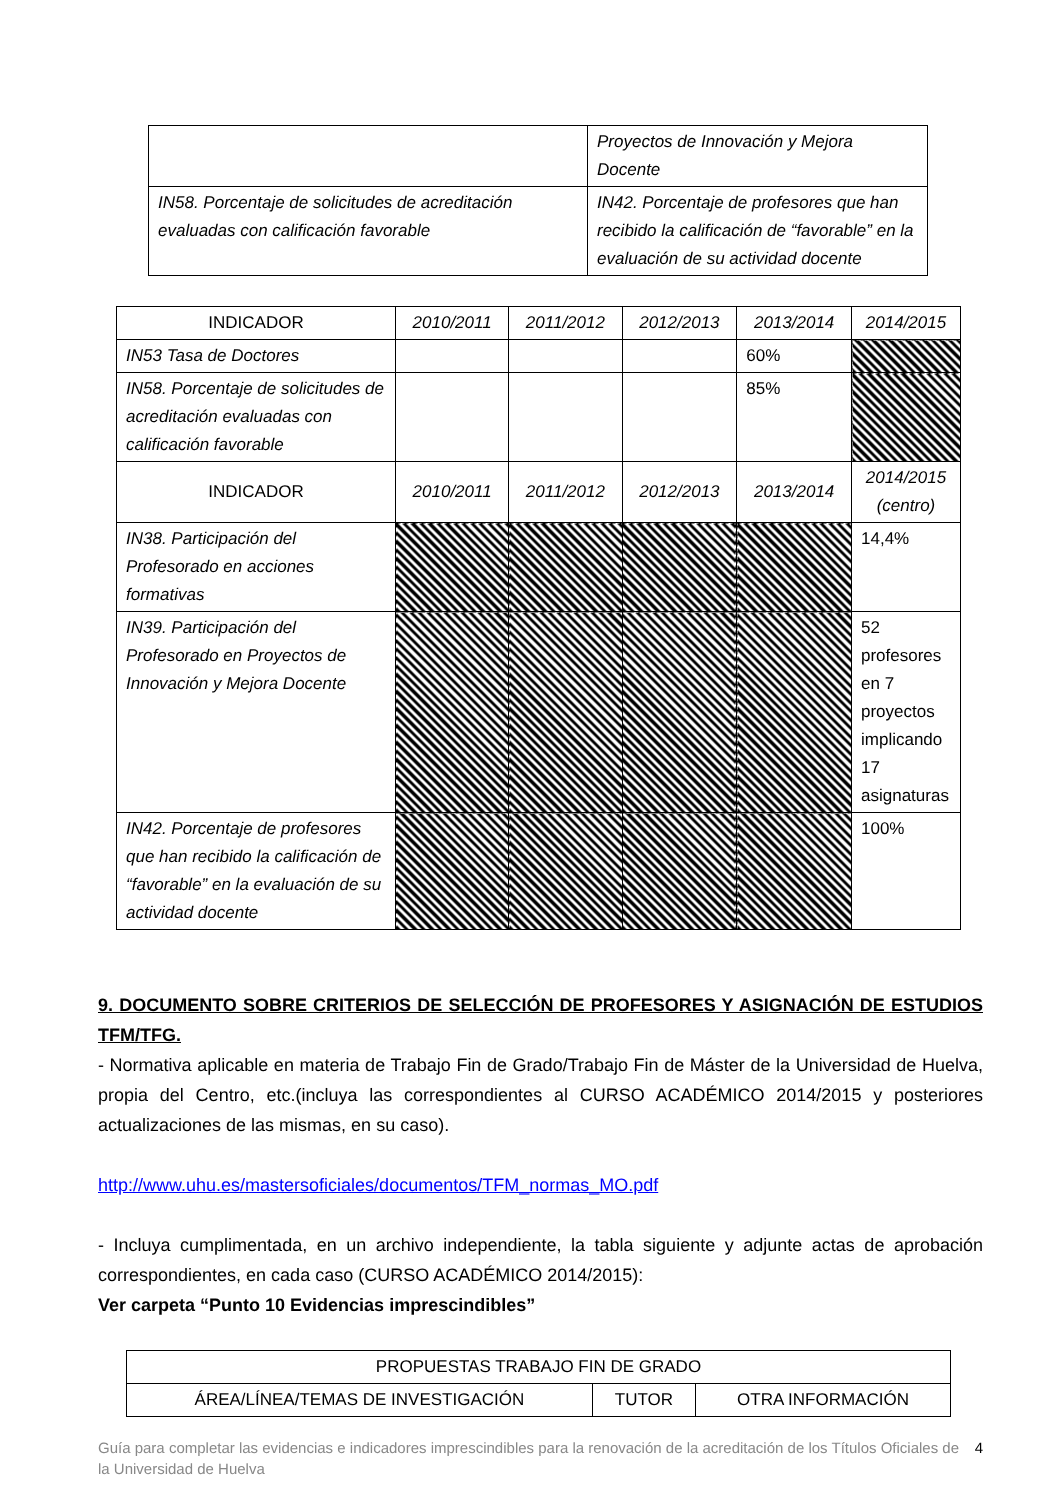| | Proyectos de Innovación y Mejora Docente |
| IN58. Porcentaje de solicitudes de acreditación evaluadas con calificación favorable | IN42. Porcentaje de profesores que han recibido la calificación de “favorable” en la evaluación de su actividad docente |
| INDICADOR | 2010/2011 | 2011/2012 | 2012/2013 | 2013/2014 | 2014/2015 |
| --- | --- | --- | --- | --- | --- |
| IN53 Tasa de Doctores | | | | 60% | |
| IN58. Porcentaje de solicitudes de acreditación evaluadas con calificación favorable | | | | 85% | |
| INDICADOR | 2010/2011 | 2011/2012 | 2012/2013 | 2013/2014 | 2014/2015 (centro) |
| IN38. Participación del Profesorado en acciones formativas | | | | | 14,4% |
| IN39. Participación del Profesorado en Proyectos de Innovación y Mejora Docente | | | | | 52 profesores en 7 proyectos implicando 17 asignaturas |
| IN42. Porcentaje de profesores que han recibido la calificación de “favorable” en la evaluación de su actividad docente | | | | | 100% |
9. DOCUMENTO SOBRE CRITERIOS DE SELECCIÓN DE PROFESORES Y ASIGNACIÓN DE ESTUDIOS TFM/TFG.
- Normativa aplicable en materia de Trabajo Fin de Grado/Trabajo Fin de Máster de la Universidad de Huelva, propia del Centro, etc.(incluya las correspondientes al CURSO ACADÉMICO 2014/2015 y posteriores actualizaciones de las mismas, en su caso).
http://www.uhu.es/mastersoficiales/documentos/TFM_normas_MO.pdf
- Incluya cumplimentada, en un archivo independiente, la tabla siguiente y adjunte actas de aprobación correspondientes, en cada caso (CURSO ACADÉMICO 2014/2015):
Ver carpeta “Punto 10 Evidencias imprescindibles”
| PROPUESTAS TRABAJO FIN DE GRADO | | |
| ÁREA/LÍNEA/TEMAS DE INVESTIGACIÓN | TUTOR | OTRA INFORMACIÓN |
Guía para completar las evidencias e indicadores imprescindibles para la renovación de la acreditación de los Títulos Oficiales de la Universidad de Huelva 4